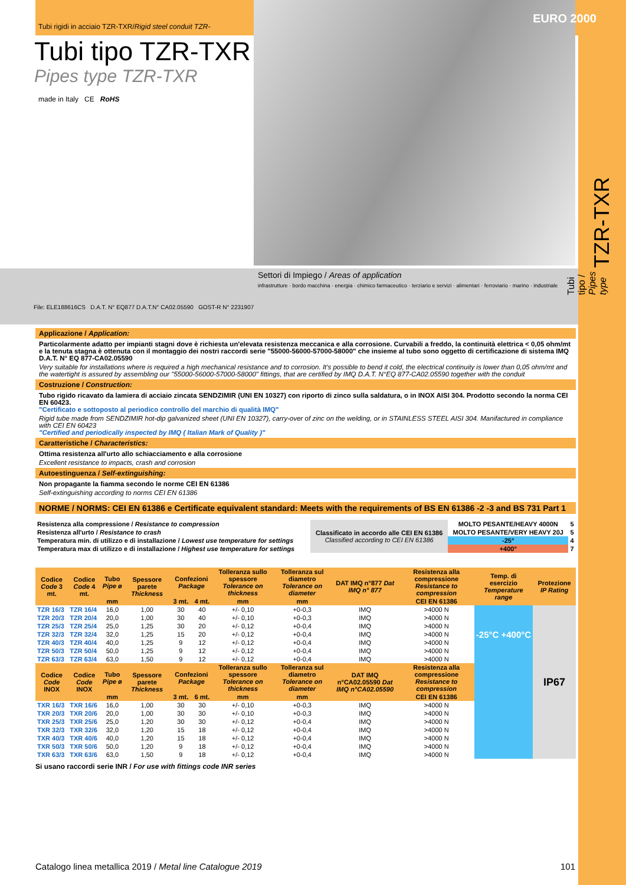Tubi rigidi in acciaio TZR-TXR/Rigid steel conduit TZR-
Tubi tipo TZR-TXR
Pipes type TZR-TXR
made in Italy CE RoHS
TZR-TXR
Tubi tipo / Pipes type
EURO 2000
File: ELE188616CS D.A.T. N° EQ877 D.A.T.N° CA02.05590 GOST-R N° 2231907
Settori di Impiego / Areas of application
infrastrutture · bordo macchina · energia · chimico farmaceutico · terziario e servizi · alimentari · ferroviario · marino · industriale
Applicazione / Application:
Particolarmente adatto per impianti stagni dove è richiesta un'elevata resistenza meccanica e alla corrosione. Curvabili a freddo, la continuità elettrica < 0,05 ohm/mt e la tenuta stagna è ottenuta con il montaggio dei nostri raccordi serie "55000-56000-57000-58000" che insieme al tubo sono oggetto di certificazione di sistema IMQ D.A.T. N° EQ 877-CA02.05590
Very suitable for installations where is required a high mechanical resistance and to corrosion. It's possible to bend it cold, the electrical continuity is lower than 0,05 ohm/mt and the watertight is assured by assembling our "55000-56000-57000-58000" fittings, that are certified by IMQ D.A.T. N°EQ 877-CA02.05590 together with the conduit
Costruzione / Construction:
Tubo rigido ricavato da lamiera di acciaio zincata SENDZIMIR (UNI EN 10327) con riporto di zinco sulla saldatura, o in INOX AISI 304. Prodotto secondo la norma CEI EN 60423.
"Certificato e sottoposto al periodico controllo del marchio di qualità IMQ"
Rigid tube made from SENDZIMIR hot-dip galvanized sheet (UNI EN 10327), carry-over of zinc on the welding, or in STAINLESS STEEL AISI 304. Manifactured in compliance with CEI EN 60423
"Certified and periodically inspected by IMQ ( Italian Mark of Quality )"
Caratteristiche / Characteristics:
Ottima resistenza all'urto allo schiacciamento e alla corrosione
Excellent resistance to impacts, crash and corrosion
Autoestinguenza / Self-extinguishing:
Non propagante la fiamma secondo le norme CEI EN 61386
Self-extinguishing according to norms CEI EN 61386
NORME / NORMS: CEI EN 61386 e Certificate equivalent standard: Meets with the requirements of BS EN 61386 -2 -3 and BS 731 Part 1
| Resistenza alla compressione / Resistance to compression | Classificato in accordo alle CEI EN 61386 Classified according to CEI EN 61386 | MOLTO PESANTE/HEAVY 4000N | 5 |
| Resistenza all'urto / Resistance to crash | | MOLTO PESANTE/VERY HEAVY 20J | 5 |
| Temperatura min. di utilizzo e di installazione / Lowest use temperature for settings | | -25° | 4 |
| Temperatura max di utilizzo e di installazione / Highest use temperature for settings | | +400° | 7 |
| Codice Code 3 mt. | Codice Code 4 mt. | Tubo Pipe ø | Spessore parete Thickness | Confezioni Package | | Tolleranza sullo spessore Tolerance on thickness | Tolleranza sul diametro Tolerance on diameter | DAT IMQ n°877 Dat IMQ n° 877 | Resistenza alla compressione Resistance to compression | Temp. di esercizio Temperature range | Protezione IP Rating |
| --- | --- | --- | --- | --- | --- | --- | --- | --- | --- | --- | --- |
| | | mm | | 3 mt. | 4 mt. | mm | mm | | CEI EN 61386 | | |
| TZR 16/3 | TZR 16/4 | 16,0 | 1,00 | 30 | 40 | +/- 0,10 | +0-0,3 | IMQ | >4000 N | -25°C +400°C | IP67 |
| TZR 20/3 | TZR 20/4 | 20,0 | 1,00 | 30 | 40 | +/- 0,10 | +0-0,3 | IMQ | >4000 N | | |
| TZR 25/3 | TZR 25/4 | 25,0 | 1,25 | 30 | 20 | +/- 0,12 | +0-0,4 | IMQ | >4000 N | | |
| TZR 32/3 | TZR 32/4 | 32,0 | 1,25 | 15 | 20 | +/- 0,12 | +0-0,4 | IMQ | >4000 N | | |
| TZR 40/3 | TZR 40/4 | 40,0 | 1,25 | 9 | 12 | +/- 0,12 | +0-0,4 | IMQ | >4000 N | | |
| TZR 50/3 | TZR 50/4 | 50,0 | 1,25 | 9 | 12 | +/- 0,12 | +0-0,4 | IMQ | >4000 N | | |
| TZR 63/3 | TZR 63/4 | 63,0 | 1,50 | 9 | 12 | +/- 0,12 | +0-0,4 | IMQ | >4000 N | | |
| Codice Code INOX | Codice Code INOX | Tubo Pipe ø | Spessore parete Thickness | Confezioni Package | | Tolleranza sullo spessore Tolerance on thickness | Tolleranza sul diametro Tolerance on diameter | DAT IMQ n°CA02.05590 Dat IMQ n°CA02.05590 | Resistenza alla compressione Resistance to compression | | |
| | | mm | | 3 mt. | 6 mt. | mm | mm | | CEI EN 61386 | | |
| TXR 16/3 | TXR 16/6 | 16,0 | 1,00 | 30 | 30 | +/- 0,10 | +0-0,3 | IMQ | >4000 N | | |
| TXR 20/3 | TXR 20/6 | 20,0 | 1,00 | 30 | 30 | +/- 0,10 | +0-0,3 | IMQ | >4000 N | | |
| TXR 25/3 | TXR 25/6 | 25,0 | 1,20 | 30 | 30 | +/- 0,12 | +0-0,4 | IMQ | >4000 N | | |
| TXR 32/3 | TXR 32/6 | 32,0 | 1,20 | 15 | 18 | +/- 0,12 | +0-0,4 | IMQ | >4000 N | | |
| TXR 40/3 | TXR 40/6 | 40,0 | 1,20 | 15 | 18 | +/- 0,12 | +0-0,4 | IMQ | >4000 N | | |
| TXR 50/3 | TXR 50/6 | 50,0 | 1,20 | 9 | 18 | +/- 0,12 | +0-0,4 | IMQ | >4000 N | | |
| TXR 63/3 | TXR 63/6 | 63,0 | 1,50 | 9 | 18 | +/- 0,12 | +0-0,4 | IMQ | >4000 N | | |
Si usano raccordi serie INR / For use with fittings code INR series
Catalogo linea metallica 2019 / Metal line Catalogue 2019
101